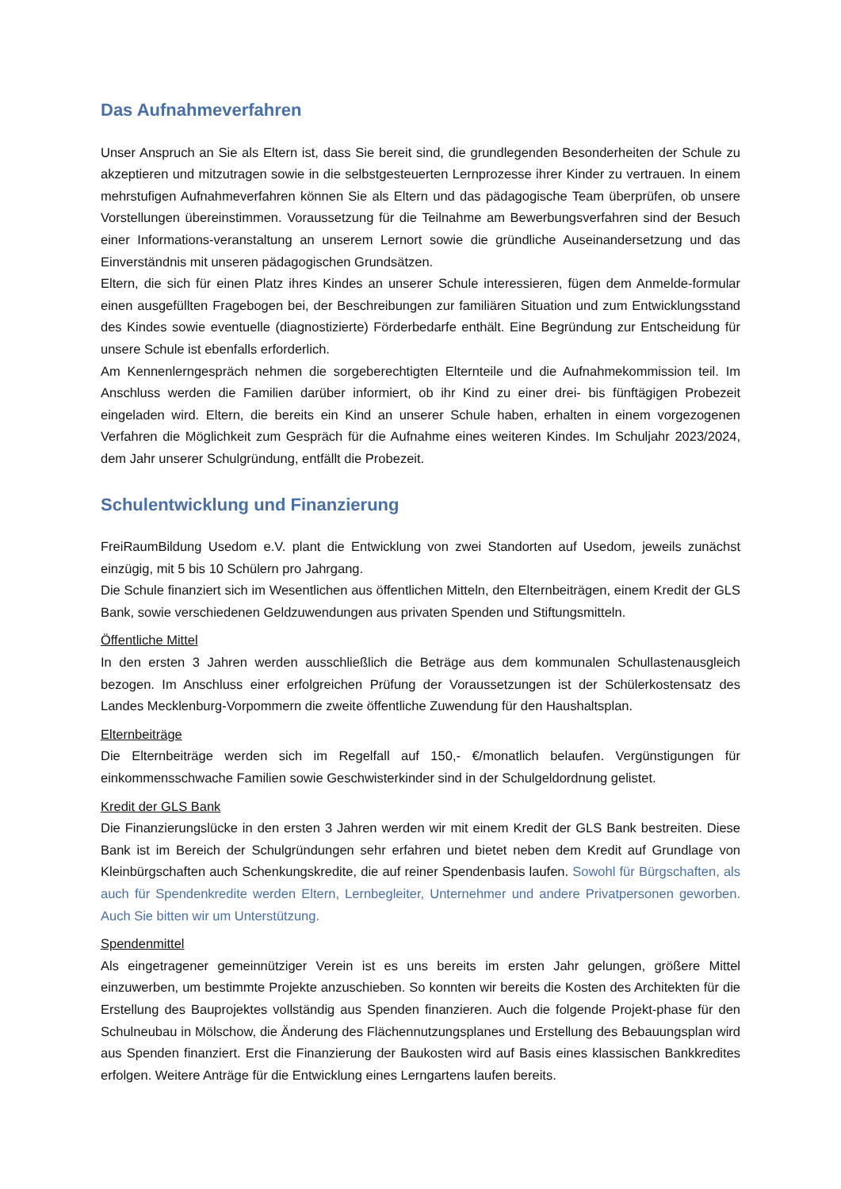Das Aufnahmeverfahren
Unser Anspruch an Sie als Eltern ist, dass Sie bereit sind, die grundlegenden Besonderheiten der Schule zu akzeptieren und mitzutragen sowie in die selbstgesteuerten Lernprozesse ihrer Kinder zu vertrauen. In einem mehrstufigen Aufnahmeverfahren können Sie als Eltern und das pädagogische Team überprüfen, ob unsere Vorstellungen übereinstimmen. Voraussetzung für die Teilnahme am Bewerbungsverfahren sind der Besuch einer Informations-veranstaltung an unserem Lernort sowie die gründliche Auseinandersetzung und das Einverständnis mit unseren pädagogischen Grundsätzen.
Eltern, die sich für einen Platz ihres Kindes an unserer Schule interessieren, fügen dem Anmelde-formular einen ausgefüllten Fragebogen bei, der Beschreibungen zur familiären Situation und zum Entwicklungsstand des Kindes sowie eventuelle (diagnostizierte) Förderbedarfe enthält. Eine Begründung zur Entscheidung für unsere Schule ist ebenfalls erforderlich.
Am Kennenlerngespräch nehmen die sorgeberechtigten Elternteile und die Aufnahmekommission teil. Im Anschluss werden die Familien darüber informiert, ob ihr Kind zu einer drei- bis fünftägigen Probezeit eingeladen wird. Eltern, die bereits ein Kind an unserer Schule haben, erhalten in einem vorgezogenen Verfahren die Möglichkeit zum Gespräch für die Aufnahme eines weiteren Kindes. Im Schuljahr 2023/2024, dem Jahr unserer Schulgründung, entfällt die Probezeit.
Schulentwicklung und Finanzierung
FreiRaumBildung Usedom e.V. plant die Entwicklung von zwei Standorten auf Usedom, jeweils zunächst einzügig, mit 5 bis 10 Schülern pro Jahrgang.
Die Schule finanziert sich im Wesentlichen aus öffentlichen Mitteln, den Elternbeiträgen, einem Kredit der GLS Bank, sowie verschiedenen Geldzuwendungen aus privaten Spenden und Stiftungsmitteln.
Öffentliche Mittel
In den ersten 3 Jahren werden ausschließlich die Beträge aus dem kommunalen Schullastenausgleich bezogen. Im Anschluss einer erfolgreichen Prüfung der Voraussetzungen ist der Schülerkostensatz des Landes Mecklenburg-Vorpommern die zweite öffentliche Zuwendung für den Haushaltsplan.
Elternbeiträge
Die Elternbeiträge werden sich im Regelfall auf 150,- €/monatlich belaufen. Vergünstigungen für einkommensschwache Familien sowie Geschwisterkinder sind in der Schulgeldordnung gelistet.
Kredit der GLS Bank
Die Finanzierungslücke in den ersten 3 Jahren werden wir mit einem Kredit der GLS Bank bestreiten. Diese Bank ist im Bereich der Schulgründungen sehr erfahren und bietet neben dem Kredit auf Grundlage von Kleinbürgschaften auch Schenkungskredite, die auf reiner Spendenbasis laufen. Sowohl für Bürgschaften, als auch für Spendenkredite werden Eltern, Lernbegleiter, Unternehmer und andere Privatpersonen geworben. Auch Sie bitten wir um Unterstützung.
Spendenmittel
Als eingetragener gemeinnütziger Verein ist es uns bereits im ersten Jahr gelungen, größere Mittel einzuwerben, um bestimmte Projekte anzuschieben. So konnten wir bereits die Kosten des Architekten für die Erstellung des Bauprojektes vollständig aus Spenden finanzieren. Auch die folgende Projekt-phase für den Schulneubau in Mölschow, die Änderung des Flächennutzungsplanes und Erstellung des Bebauungsplan wird aus Spenden finanziert. Erst die Finanzierung der Baukosten wird auf Basis eines klassischen Bankkredites erfolgen. Weitere Anträge für die Entwicklung eines Lerngartens laufen bereits.